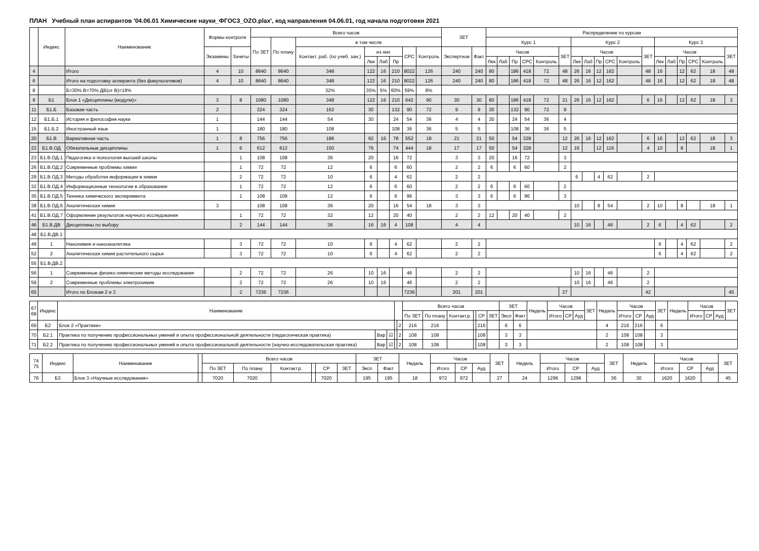ПЛАН Учебный план аспирантов '04.06.01 Химические науки_ФГОС3_OZO.plax', код направления 04.06.01, год начала подготовки 2021
| | Индекс | Наименование | Формы контроля | | Всего часов | | | | | | | | ЗЕТ | | Распределение по курсам | | | | | | | | | | | | | | | | | |
| --- | --- | --- | --- | --- | --- | --- | --- | --- | --- | --- | --- | --- | --- | --- | --- | --- | --- | --- | --- | --- | --- | --- | --- | --- | --- | --- | --- | --- | --- | --- | --- | --- |
| | | | | | По ЗЕТ | По плану | в том числе | | | | | | | | Курс 1 | | | | | | Курс 2 | | | | | | Курс 3 | | | | | |
| | | | Экзамены | Зачеты | | | Контакт. раб. (по учеб. зан.) | из них | | | СРС | Контроль | Экспертное | Факт | Часов | | | | | ЗЕТ | Часов | | | | | ЗЕТ | Часов | | | | | ЗЕТ |
| | | | | | | | | Лек | Лаб | Пр | | | | | Лек | Лаб | Пр | СРС | Контроль | | Лек | Лаб | Пр | СРС | Контроль | | Лек | Лаб | Пр | СРС | Контроль | |
| 4 | | Итого | 4 | 10 | 8640 | 8640 | 348 | 122 | 16 | 210 | 8022 | 126 | 240 | 240 | 80 | | 186 | 418 | 72 | 48 | 26 | 16 | 12 | 162 | | 48 | 16 | | 12 | 62 | 18 | 48 |
| 6 | | Итого на подготовку аспиранта (без факультативов) | 4 | 10 | 8640 | 8640 | 348 | 122 | 16 | 210 | 8022 | 126 | 240 | 240 | 80 | | 186 | 418 | 72 | 48 | 26 | 16 | 12 | 162 | | 48 | 16 | | 12 | 62 | 18 | 48 |
| 8 | | Б=30% В=70% ДВ(от В)=19% | | | | | 32% | 35% | 5% | 60% | 59% | 8% | | | | | | | | | | | | | | | | | | | | |
| 9 | Б1 | Блок 1 «Дисциплины (модули)» | 3 | 8 | 1080 | 1080 | 348 | 122 | 16 | 210 | 642 | 90 | 30 | 30 | 80 | | 186 | 418 | 72 | 21 | 26 | 16 | 12 | 162 | | 6 | 16 | | 12 | 62 | 18 | 3 |
| 11 | Б1.Б | Базовая часть | 2 | | 324 | 324 | 162 | 30 | | 132 | 90 | 72 | 9 | 9 | 30 | | 132 | 90 | 72 | 9 | | | | | | | | | | | | |
| 12 | Б1.Б.1 | История и философия науки | 1 | | 144 | 144 | 54 | 30 | | 24 | 54 | 36 | 4 | 4 | 30 | | 24 | 54 | 36 | 4 | | | | | | | | | | | | |
| 15 | Б1.Б.2 | Иностранный язык | 1 | | 180 | 180 | 108 | | | 108 | 36 | 36 | 5 | 5 | | | 108 | 36 | 36 | 5 | | | | | | | | | | | | |
| 20 | Б1.В | Вариативная часть | 1 | 8 | 756 | 756 | 186 | 92 | 16 | 78 | 552 | 18 | 21 | 21 | 50 | | 54 | 328 | | 12 | 26 | 16 | 12 | 162 | | 6 | 16 | | 12 | 62 | 18 | 3 |
| 22 | Б1.В.ОД | Обязательные дисциплины | 1 | 6 | 612 | 612 | 150 | 76 | | 74 | 444 | 18 | 17 | 17 | 50 | | 54 | 328 | | 12 | 16 | | 12 | 116 | | 4 | 10 | | 8 | | 18 | 1 |
| 23 | Б1.В.ОД.1 | Педагогика и психология высшей школы | | 1 | 108 | 108 | 36 | 20 | | 16 | 72 | | 3 | 3 | 20 | | 16 | 72 | | 3 | | | | | | | | | | | | |
| 26 | Б1.В.ОД.2 | Современные проблемы химии | | 1 | 72 | 72 | 12 | 6 | | 6 | 60 | | 2 | 2 | 6 | | 6 | 60 | | 2 | | | | | | | | | | | | |
| 29 | Б1.В.ОД.3 | Методы обработки информации в химии | | 2 | 72 | 72 | 10 | 6 | | 4 | 62 | | 2 | 2 | | | | | | | 6 | | 4 | 62 | | 2 | | | | | | |
| 32 | Б1.В.ОД.4 | Информационные технологии в образовании | | 1 | 72 | 72 | 12 | 6 | | 6 | 60 | | 2 | 2 | 6 | | 6 | 60 | | 2 | | | | | | | | | | | | |
| 35 | Б1.В.ОД.5 | Техника химического эксперимента | | 1 | 108 | 108 | 12 | 6 | | 6 | 96 | | 3 | 3 | 6 | | 6 | 96 | | 3 | | | | | | | | | | | | |
| 38 | Б1.В.ОД.6 | Аналитическая химия | 3 | | 108 | 108 | 36 | 20 | | 16 | 54 | 18 | 3 | 3 | | | | | | | 10 | | 8 | 54 | | 2 | 10 | | 8 | | 18 | 1 |
| 41 | Б1.В.ОД.7 | Оформление результатов научного исследования | | 1 | 72 | 72 | 32 | 12 | | 20 | 40 | | 2 | 2 | 12 | | 20 | 40 | | 2 | | | | | | | | | | | | |
| 46 | Б1.В.ДВ | Дисциплины по выбору | | 2 | 144 | 144 | 36 | 16 | 16 | 4 | 108 | | 4 | 4 | | | | | | | 10 | 16 | | 46 | | 2 | 6 | | 4 | 62 | | 2 |
| 48 | Б1.В.ДВ.1 | | | | | | | | | | | | | | | | | | | | | | | | | | | | | | | |
| 49 | 1 | Нанохимия и наноаналитика | | 3 | 72 | 72 | 10 | 6 | | 4 | 62 | | 2 | 2 | | | | | | | | | | | | | 6 | | 4 | 62 | | 2 |
| 52 | 2 | Аналитическая химия растительного сырья | | 3 | 72 | 72 | 10 | 6 | | 4 | 62 | | 2 | 2 | | | | | | | | | | | | | 6 | | 4 | 62 | | 2 |
| 55 | Б1.В.ДВ.2 | | | | | | | | | | | | | | | | | | | | | | | | | | | | | | | |
| 56 | 1 | Современные физико-химические методы исследования | | 2 | 72 | 72 | 26 | 10 | 16 | | 46 | | 2 | 2 | | | | | | | 10 | 16 | | 46 | | 2 | | | | | | |
| 59 | 2 | Современные проблемы электрохимии | | 2 | 72 | 72 | 26 | 10 | 16 | | 46 | | 2 | 2 | | | | | | | 10 | 16 | | 46 | | 2 | | | | | | |
| 65 | | Итого по Блокам 2 и 3 | | 2 | 7236 | 7236 | | | | | 7236 | | 201 | 201 | | | | | | 27 | | | | | | 42 | | | | | | 45 |
| 67 68 | Индекс | Наименование | | | | | Всего часов | | | | | | ЗЕТ | | Недель | Часов | | | ЗЕТ | Недель | Часов | | | ЗЕТ | Недель | Часов | | | ЗЕТ |
| --- | --- | --- | --- | --- | --- | --- | --- | --- | --- | --- | --- | --- | --- | --- | --- | --- | --- | --- | --- | --- | --- | --- | --- | --- | --- | --- | --- | --- | --- |
| | | | | | | | По ЗЕТ | По плану | Контакт.р. | | СР | ЗЕТ | Эксп | Факт | | Итого | СР | Ауд | | | Итого | СР | Ауд | | | Итого | СР | Ауд | |
| 69 | Б2 | Блок 2 «Практики» | | | | 2 | 216 | 216 | | | 216 | | 6 | 6 | | | | | | 4 | 216 | 216 | | 6 | | | | | |
| 70 | Б2.1 | Практика по получению профессиональных умений и опыта профессиональной деятельности (педагогическая практика) | Вар | ☑ | | 2 | 108 | 108 | | | 108 | | 3 | 3 | | | | | | 2 | 108 | 108 | | 3 | | | | | |
| 71 | Б2.2 | Практика по получению профессиональных умений и опыта профессиональной деятельности (научно-исследовательская практика) | Вар | ☑ | | 2 | 108 | 108 | | | 108 | | 3 | 3 | | | | | | 2 | 108 | 108 | | 3 | | | | | |
| 74 75 | Индекс | Наименование | | Всего часов | | | | | | ЗЕТ | | Недель | Часов | | | ЗЕТ | Недель | Часов | | | ЗЕТ | Недель | Часов | | | ЗЕТ |
| --- | --- | --- | --- | --- | --- | --- | --- | --- | --- | --- | --- | --- | --- | --- | --- | --- | --- | --- | --- | --- | --- | --- | --- | --- | --- | --- |
| | | | | По ЗЕТ | По плану | Контакт.р. | | СР | ЗЕТ | Эксп | Факт | | Итого | СР | Ауд | | | Итого | СР | Ауд | | | Итого | СР | Ауд | |
| 76 | Б3 | Блок 3 «Научные исследования» | | 7020 | 7020 | | | 7020 | | 195 | 195 | 18 | 972 | 972 | | 27 | 24 | 1296 | 1296 | | 36 | 30 | 1620 | 1620 | | 45 |